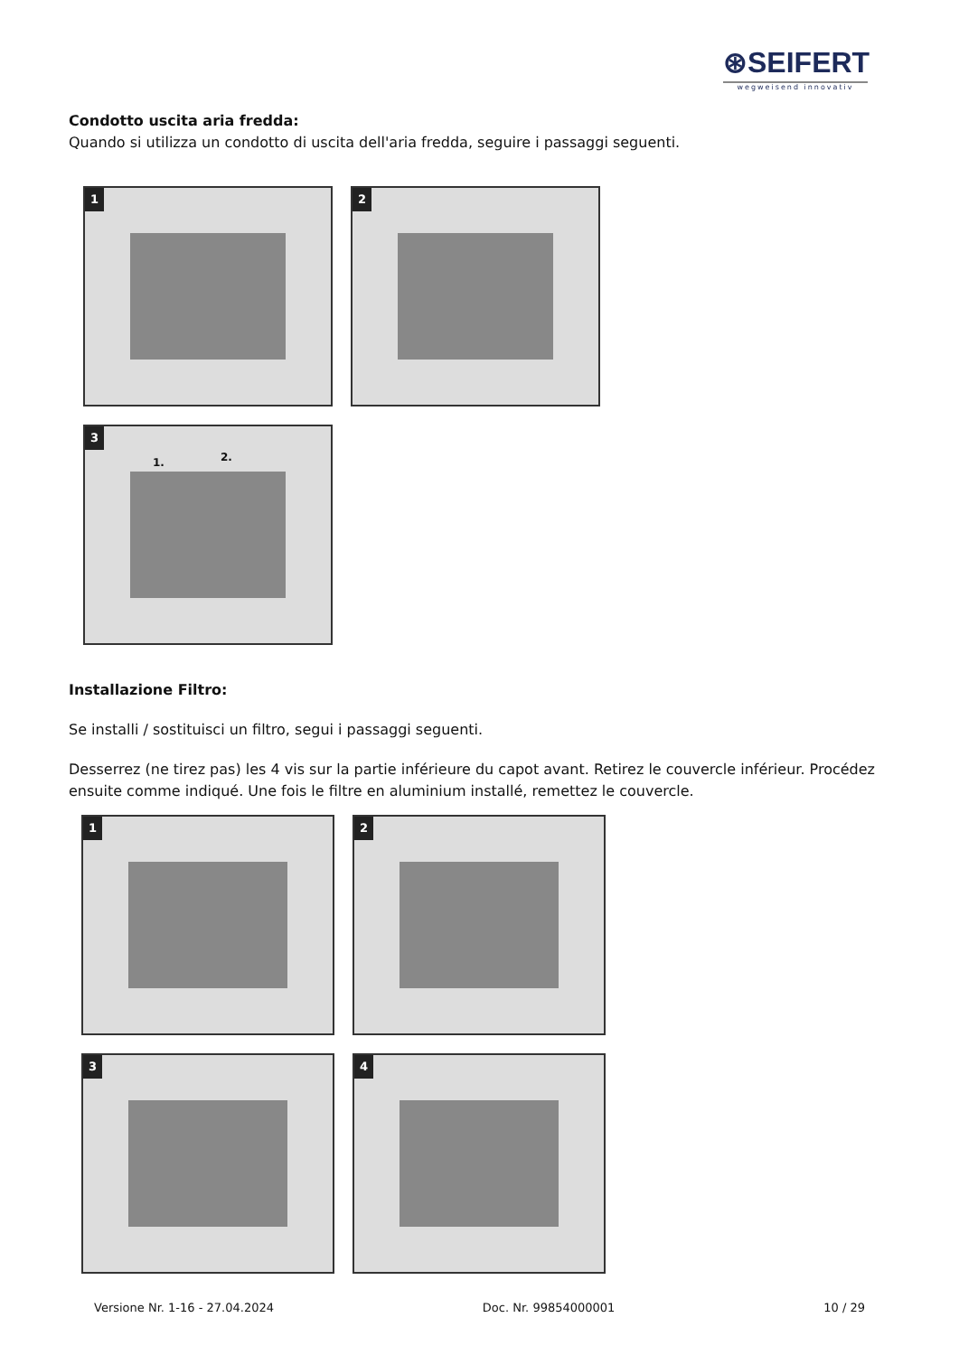⊛SEIFERT
wegweisend innovativ
Condotto uscita aria fredda:
Quando si utilizza un condotto di uscita dell'aria fredda, seguire i passaggi seguenti.
1 2
3 1. 2.
Installazione Filtro:
Se installi / sostituisci un filtro, segui i passaggi seguenti.
Desserrez (ne tirez pas) les 4 vis sur la partie inférieure du capot avant. Retirez le couvercle inférieur. Procédez ensuite comme indiqué. Une fois le filtre en aluminium installé, remettez le couvercle.
1 2
3 4
Versione Nr. 1-16 - 27.04.2024 Doc. Nr. 99854000001 10 / 29